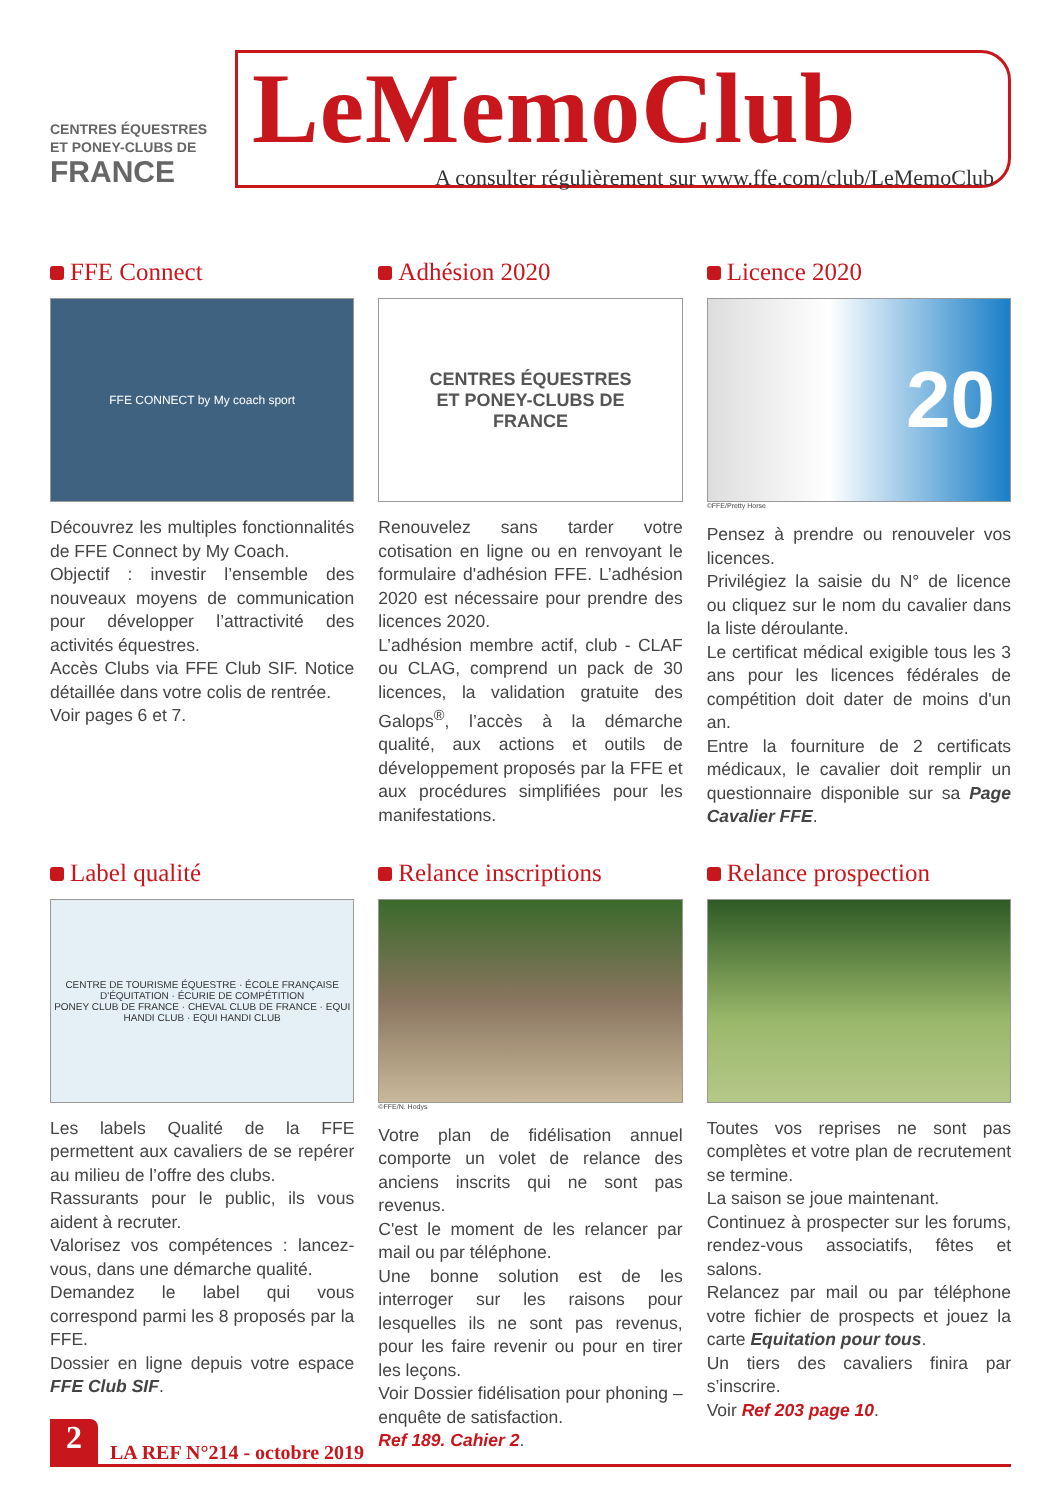CENTRES ÉQUESTRES
ET PONEY-CLUBS DE
FRANCE
LeMemoClub
A consulter régulièrement sur www.ffe.com/club/LeMemoClub
FFE Connect
FFE CONNECT by My coach sport
Découvrez les multiples fonctionnalités de FFE Connect by My Coach.
Objectif : investir l’ensemble des nouveaux moyens de communication pour développer l’attractivité des activités équestres.
Accès Clubs via FFE Club SIF. Notice détaillée dans votre colis de rentrée.
Voir pages 6 et 7.
Adhésion 2020
CENTRES ÉQUESTRES
ET PONEY-CLUBS DE
FRANCE
Renouvelez sans tarder votre cotisation en ligne ou en renvoyant le formulaire d'adhésion FFE. L’adhésion 2020 est nécessaire pour prendre des licences 2020.
L’adhésion membre actif, club - CLAF ou CLAG, comprend un pack de 30 licences, la validation gratuite des Galops<sup>®</sup>, l’accès à la démarche qualité, aux actions et outils de développement proposés par la FFE et aux procédures simplifiées pour les manifestations.
Licence 2020
20
©FFE/Pretty Horse
Pensez à prendre ou renouveler vos licences.
Privilégiez la saisie du N° de licence ou cliquez sur le nom du cavalier dans la liste déroulante.
Le certificat médical exigible tous les 3 ans pour les licences fédérales de compétition doit dater de moins d'un an.
Entre la fourniture de 2 certificats médicaux, le cavalier doit remplir un questionnaire disponible sur sa Page Cavalier FFE.
Label qualité
CENTRE DE TOURISME ÉQUESTRE · ÉCOLE FRANÇAISE D'ÉQUITATION · ÉCURIE DE COMPÉTITION
PONEY CLUB DE FRANCE · CHEVAL CLUB DE FRANCE · EQUI HANDI CLUB · EQUI HANDI CLUB
Les labels Qualité de la FFE permettent aux cavaliers de se repérer au milieu de l’offre des clubs.
Rassurants pour le public, ils vous aident à recruter.
Valorisez vos compétences : lancez-vous, dans une démarche qualité.
Demandez le label qui vous correspond parmi les 8 proposés par la FFE.
Dossier en ligne depuis votre espace FFE Club SIF.
Relance inscriptions
©FFE/N. Hodys
Votre plan de fidélisation annuel comporte un volet de relance des anciens inscrits qui ne sont pas revenus.
C'est le moment de les relancer par mail ou par téléphone.
Une bonne solution est de les interroger sur les raisons pour lesquelles ils ne sont pas revenus, pour les faire revenir ou pour en tirer les leçons.
Voir Dossier fidélisation pour phoning – enquête de satisfaction.
Ref 189. Cahier 2.
Relance prospection
Toutes vos reprises ne sont pas complètes et votre plan de recrutement se termine.
La saison se joue maintenant.
Continuez à prospecter sur les forums, rendez-vous associatifs, fêtes et salons.
Relancez par mail ou par téléphone votre fichier de prospects et jouez la carte Equitation pour tous.
Un tiers des cavaliers finira par s’inscrire.
Voir Ref 203 page 10.
2
LA REF N°214 - octobre 2019